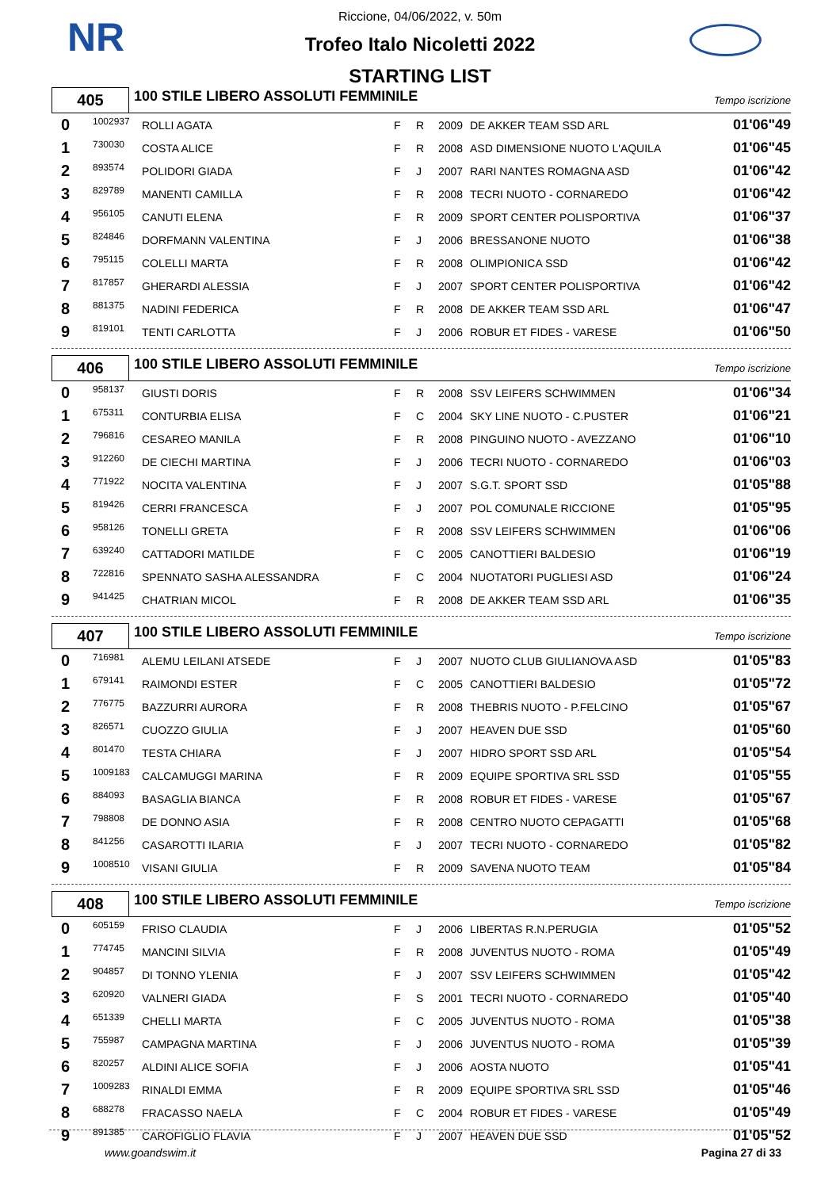NR
Riccione, 04/06/2022, v. 50m
Trofeo Italo Nicoletti 2022
STARTING LIST
405
100 STILE LIBERO ASSOLUTI FEMMINILE
Tempo iscrizione
| 0 | 1002937 | ROLLI AGATA | F | R | 2009 | DE AKKER TEAM SSD ARL | 01'06"49 |
| 1 | 730030 | COSTA ALICE | F | R | 2008 | ASD DIMENSIONE NUOTO L'AQUILA | 01'06"45 |
| 2 | 893574 | POLIDORI GIADA | F | J | 2007 | RARI NANTES ROMAGNA ASD | 01'06"42 |
| 3 | 829789 | MANENTI CAMILLA | F | R | 2008 | TECRI NUOTO - CORNAREDO | 01'06"42 |
| 4 | 956105 | CANUTI ELENA | F | R | 2009 | SPORT CENTER POLISPORTIVA | 01'06"37 |
| 5 | 824846 | DORFMANN VALENTINA | F | J | 2006 | BRESSANONE NUOTO | 01'06"38 |
| 6 | 795115 | COLELLI MARTA | F | R | 2008 | OLIMPIONICA SSD | 01'06"42 |
| 7 | 817857 | GHERARDI ALESSIA | F | J | 2007 | SPORT CENTER POLISPORTIVA | 01'06"42 |
| 8 | 881375 | NADINI FEDERICA | F | R | 2008 | DE AKKER TEAM SSD ARL | 01'06"47 |
| 9 | 819101 | TENTI CARLOTTA | F | J | 2006 | ROBUR ET FIDES - VARESE | 01'06"50 |
406
100 STILE LIBERO ASSOLUTI FEMMINILE
Tempo iscrizione
| 0 | 958137 | GIUSTI DORIS | F | R | 2008 | SSV LEIFERS SCHWIMMEN | 01'06"34 |
| 1 | 675311 | CONTURBIA ELISA | F | C | 2004 | SKY LINE NUOTO - C.PUSTER | 01'06"21 |
| 2 | 796816 | CESAREO MANILA | F | R | 2008 | PINGUINO NUOTO - AVEZZANO | 01'06"10 |
| 3 | 912260 | DE CIECHI MARTINA | F | J | 2006 | TECRI NUOTO - CORNAREDO | 01'06"03 |
| 4 | 771922 | NOCITA VALENTINA | F | J | 2007 | S.G.T. SPORT SSD | 01'05"88 |
| 5 | 819426 | CERRI FRANCESCA | F | J | 2007 | POL COMUNALE RICCIONE | 01'05"95 |
| 6 | 958126 | TONELLI GRETA | F | R | 2008 | SSV LEIFERS SCHWIMMEN | 01'06"06 |
| 7 | 639240 | CATTADORI MATILDE | F | C | 2005 | CANOTTIERI BALDESIO | 01'06"19 |
| 8 | 722816 | SPENNATO SASHA ALESSANDRA | F | C | 2004 | NUOTATORI PUGLIESI ASD | 01'06"24 |
| 9 | 941425 | CHATRIAN MICOL | F | R | 2008 | DE AKKER TEAM SSD ARL | 01'06"35 |
407
100 STILE LIBERO ASSOLUTI FEMMINILE
Tempo iscrizione
| 0 | 716981 | ALEMU LEILANI ATSEDE | F | J | 2007 | NUOTO CLUB GIULIANOVA ASD | 01'05"83 |
| 1 | 679141 | RAIMONDI ESTER | F | C | 2005 | CANOTTIERI BALDESIO | 01'05"72 |
| 2 | 776775 | BAZZURRI AURORA | F | R | 2008 | THEBRIS NUOTO - P.FELCINO | 01'05"67 |
| 3 | 826571 | CUOZZO GIULIA | F | J | 2007 | HEAVEN DUE SSD | 01'05"60 |
| 4 | 801470 | TESTA CHIARA | F | J | 2007 | HIDRO SPORT SSD ARL | 01'05"54 |
| 5 | 1009183 | CALCAMUGGI MARINA | F | R | 2009 | EQUIPE SPORTIVA SRL SSD | 01'05"55 |
| 6 | 884093 | BASAGLIA BIANCA | F | R | 2008 | ROBUR ET FIDES - VARESE | 01'05"67 |
| 7 | 798808 | DE DONNO ASIA | F | R | 2008 | CENTRO NUOTO CEPAGATTI | 01'05"68 |
| 8 | 841256 | CASAROTTI ILARIA | F | J | 2007 | TECRI NUOTO - CORNAREDO | 01'05"82 |
| 9 | 1008510 | VISANI GIULIA | F | R | 2009 | SAVENA NUOTO TEAM | 01'05"84 |
408
100 STILE LIBERO ASSOLUTI FEMMINILE
Tempo iscrizione
| 0 | 605159 | FRISO CLAUDIA | F | J | 2006 | LIBERTAS R.N.PERUGIA | 01'05"52 |
| 1 | 774745 | MANCINI SILVIA | F | R | 2008 | JUVENTUS NUOTO - ROMA | 01'05"49 |
| 2 | 904857 | DI TONNO YLENIA | F | J | 2007 | SSV LEIFERS SCHWIMMEN | 01'05"42 |
| 3 | 620920 | VALNERI GIADA | F | S | 2001 | TECRI NUOTO - CORNAREDO | 01'05"40 |
| 4 | 651339 | CHELLI MARTA | F | C | 2005 | JUVENTUS NUOTO - ROMA | 01'05"38 |
| 5 | 755987 | CAMPAGNA MARTINA | F | J | 2006 | JUVENTUS NUOTO - ROMA | 01'05"39 |
| 6 | 820257 | ALDINI ALICE SOFIA | F | J | 2006 | AOSTA NUOTO | 01'05"41 |
| 7 | 1009283 | RINALDI EMMA | F | R | 2009 | EQUIPE SPORTIVA SRL SSD | 01'05"46 |
| 8 | 688278 | FRACASSO NAELA | F | C | 2004 | ROBUR ET FIDES - VARESE | 01'05"49 |
| 9 | 891385 | CAROFIGLIO FLAVIA | F | J | 2007 | HEAVEN DUE SSD | 01'05"52 |
www.goandswim.it Pagina 27 di 33